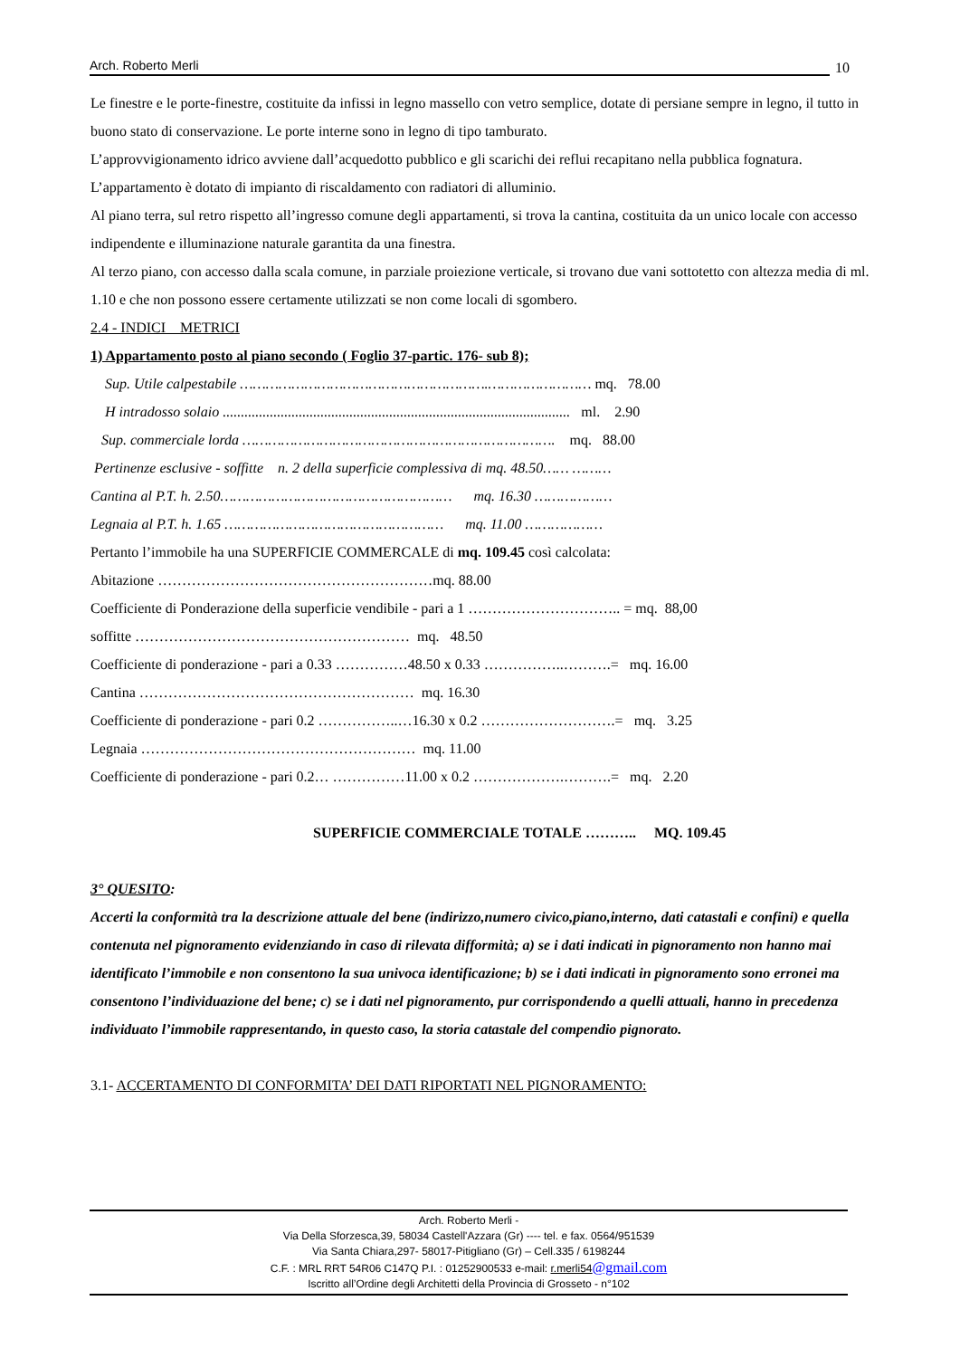Arch. Roberto Merli
10
Le finestre e le porte-finestre, costituite da infissi in legno massello con vetro semplice, dotate di persiane sempre in legno, il tutto in buono stato di conservazione. Le porte interne sono in legno di tipo tamburato.
L’approvvigionamento idrico avviene dall’acquedotto pubblico e gli scarichi dei reflui recapitano nella pubblica fognatura.
L’appartamento è dotato di impianto di riscaldamento con radiatori di alluminio.
Al piano terra, sul retro rispetto all’ingresso comune degli appartamenti, si trova la cantina, costituita da un unico locale con accesso indipendente e illuminazione naturale garantita da una finestra.
Al terzo piano, con accesso dalla scala comune, in parziale proiezione verticale, si trovano due vani sottotetto con altezza media di ml. 1.10 e che non possono essere certamente utilizzati se non come locali di sgombero.
2.4 - INDICI METRICI
1) Appartamento posto al piano secondo ( Foglio 37-partic. 176- sub 8);
Sup. Utile calpestabile ………………………………………………….…………………… mq. 78.00
H intradosso solaio ................................................................................................ ml. 2.90
Sup. commerciale lorda ………………………………………………………………. mq. 88.00
Pertinenze esclusive - soffitte n. 2 della superficie complessiva di mq. 48.50…… ………
Cantina al P.T. h. 2.50……………………………………………… mq. 16.30 ………………
Legnaia al P.T. h. 1.65 …………………………………………… mq. 11.00 ………………
Pertanto l’immobile ha una SUPERFICIE COMMERCALE di mq. 109.45 così calcolata:
Abitazione …………………………………………………mq. 88.00
Coefficiente di Ponderazione della superficie vendibile - pari a 1 ………………………….. = mq. 88,00
soffitte ………………………………………………… mq. 48.50
Coefficiente di ponderazione - pari a 0.33 ……………48.50 x 0.33 ……………..……….= mq. 16.00
Cantina ………………………………………………… mq. 16.30
Coefficiente di ponderazione - pari 0.2 ……………..…16.30 x 0.2 ……………………….= mq. 3.25
Legnaia ………………………………………………… mq. 11.00
Coefficiente di ponderazione - pari 0.2… ……………11.00 x 0.2 ……………….……….= mq. 2.20
SUPERFICIE COMMERCIALE TOTALE ……….. MQ. 109.45
3° QUESITO:
Accerti la conformità tra la descrizione attuale del bene (indirizzo,numero civico,piano,interno, dati catastali e confini) e quella contenuta nel pignoramento evidenziando in caso di rilevata difformità; a) se i dati indicati in pignoramento non hanno mai identificato l’immobile e non consentono la sua univoca identificazione; b) se i dati indicati in pignoramento sono erronei ma consentono l’individuazione del bene; c) se i dati nel pignoramento, pur corrispondendo a quelli attuali, hanno in precedenza individuato l’immobile rappresentando, in questo caso, la storia catastale del compendio pignorato.
3.1- ACCERTAMENTO DI CONFORMITA’ DEI DATI RIPORTATI NEL PIGNORAMENTO:
Arch. Roberto Merli -
Via Della Sforzesca,39, 58034 Castell'Azzara (Gr) ---- tel. e fax. 0564/951539
Via Santa Chiara,297- 58017-Pitigliano (Gr) – Cell.335 / 6198244
C.F. : MRL RRT 54R06 C147Q P.I. : 01252900533 e-mail: r.merli54@gmail.com
Iscritto all’Ordine degli Architetti della Provincia di Grosseto - n°102